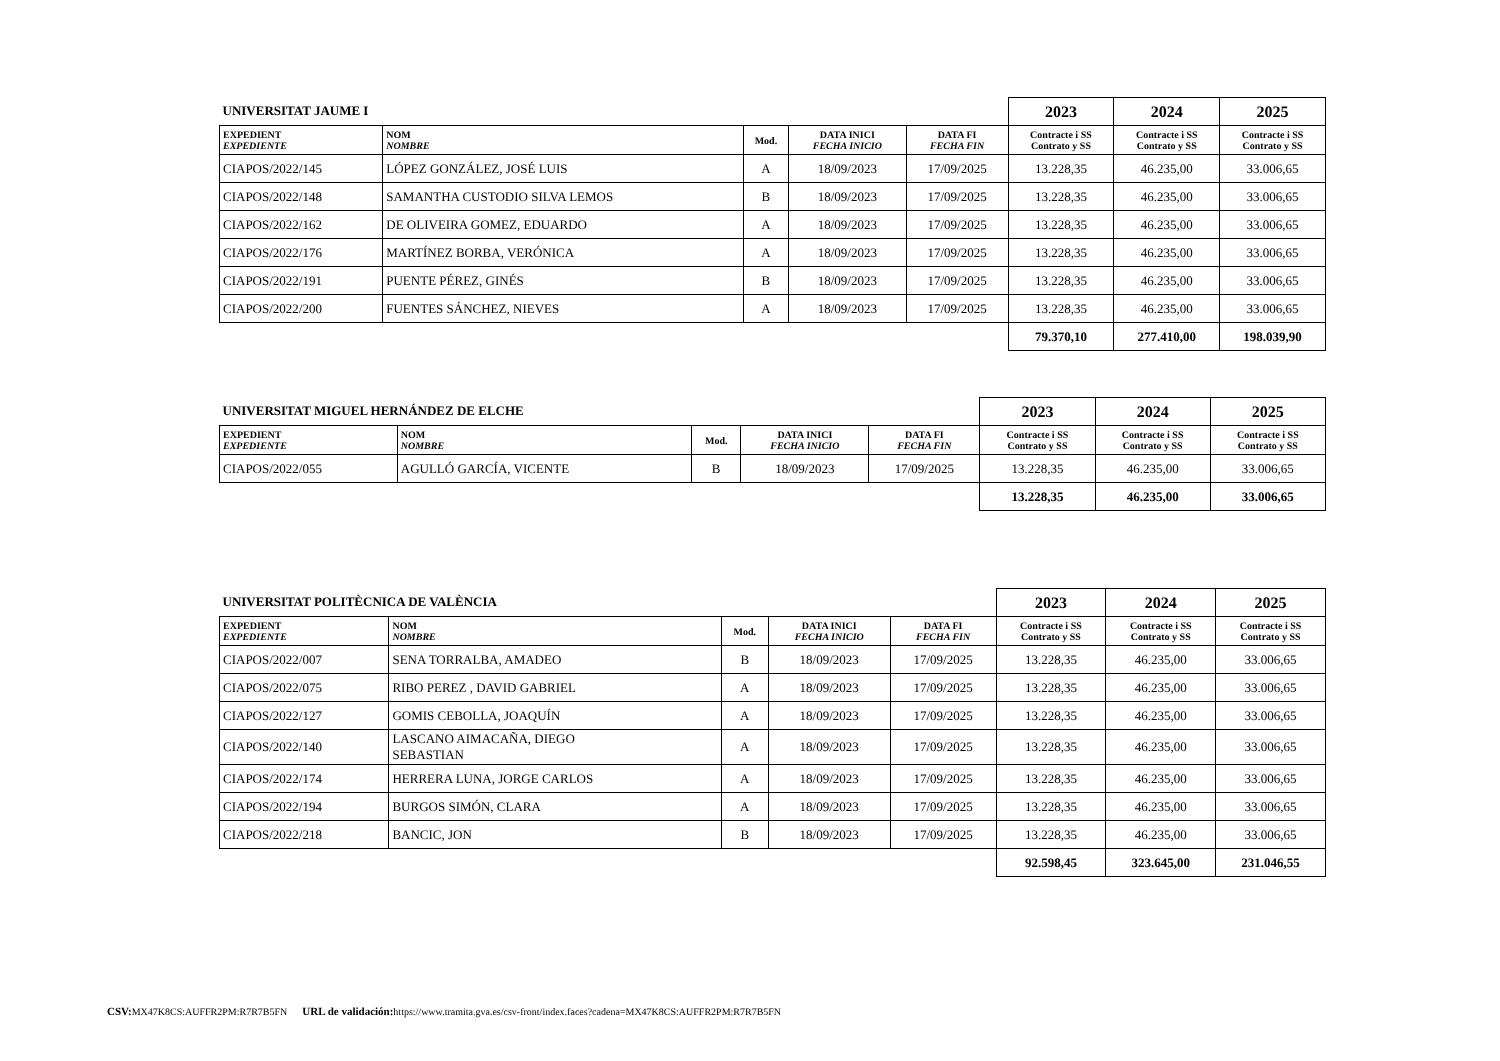| UNIVERSITAT JAUME I | | | | | 2023 | 2024 | 2025 |
| --- | --- | --- | --- | --- | --- | --- | --- |
| EXPEDIENT EXPEDIENTE | NOM NOMBRE | Mod. | DATA INICI FECHA INICIO | DATA FI FECHA FIN | Contracte i SS Contrato y SS | Contracte i SS Contrato y SS | Contracte i SS Contrato y SS |
| CIAPOS/2022/145 | LÓPEZ GONZÁLEZ, JOSÉ LUIS | A | 18/09/2023 | 17/09/2025 | 13.228,35 | 46.235,00 | 33.006,65 |
| CIAPOS/2022/148 | SAMANTHA CUSTODIO SILVA LEMOS | B | 18/09/2023 | 17/09/2025 | 13.228,35 | 46.235,00 | 33.006,65 |
| CIAPOS/2022/162 | DE OLIVEIRA GOMEZ, EDUARDO | A | 18/09/2023 | 17/09/2025 | 13.228,35 | 46.235,00 | 33.006,65 |
| CIAPOS/2022/176 | MARTÍNEZ BORBA, VERÓNICA | A | 18/09/2023 | 17/09/2025 | 13.228,35 | 46.235,00 | 33.006,65 |
| CIAPOS/2022/191 | PUENTE PÉREZ, GINÉS | B | 18/09/2023 | 17/09/2025 | 13.228,35 | 46.235,00 | 33.006,65 |
| CIAPOS/2022/200 | FUENTES SÁNCHEZ, NIEVES | A | 18/09/2023 | 17/09/2025 | 13.228,35 | 46.235,00 | 33.006,65 |
| | | | | | 79.370,10 | 277.410,00 | 198.039,90 |
| UNIVERSITAT MIGUEL HERNÁNDEZ DE ELCHE | | | | | 2023 | 2024 | 2025 |
| --- | --- | --- | --- | --- | --- | --- | --- |
| EXPEDIENT EXPEDIENTE | NOM NOMBRE | Mod. | DATA INICI FECHA INICIO | DATA FI FECHA FIN | Contracte i SS Contrato y SS | Contracte i SS Contrato y SS | Contracte i SS Contrato y SS |
| CIAPOS/2022/055 | AGULLÓ GARCÍA, VICENTE | B | 18/09/2023 | 17/09/2025 | 13.228,35 | 46.235,00 | 33.006,65 |
| | | | | | 13.228,35 | 46.235,00 | 33.006,65 |
| UNIVERSITAT POLITÈCNICA DE VALÈNCIA | | | | | 2023 | 2024 | 2025 |
| --- | --- | --- | --- | --- | --- | --- | --- |
| EXPEDIENT EXPEDIENTE | NOM NOMBRE | Mod. | DATA INICI FECHA INICIO | DATA FI FECHA FIN | Contracte i SS Contrato y SS | Contracte i SS Contrato y SS | Contracte i SS Contrato y SS |
| CIAPOS/2022/007 | SENA TORRALBA, AMADEO | B | 18/09/2023 | 17/09/2025 | 13.228,35 | 46.235,00 | 33.006,65 |
| CIAPOS/2022/075 | RIBO PEREZ , DAVID GABRIEL | A | 18/09/2023 | 17/09/2025 | 13.228,35 | 46.235,00 | 33.006,65 |
| CIAPOS/2022/127 | GOMIS CEBOLLA, JOAQUÍN | A | 18/09/2023 | 17/09/2025 | 13.228,35 | 46.235,00 | 33.006,65 |
| CIAPOS/2022/140 | LASCANO AIMACAÑA, DIEGO SEBASTIAN | A | 18/09/2023 | 17/09/2025 | 13.228,35 | 46.235,00 | 33.006,65 |
| CIAPOS/2022/174 | HERRERA LUNA, JORGE CARLOS | A | 18/09/2023 | 17/09/2025 | 13.228,35 | 46.235,00 | 33.006,65 |
| CIAPOS/2022/194 | BURGOS SIMÓN, CLARA | A | 18/09/2023 | 17/09/2025 | 13.228,35 | 46.235,00 | 33.006,65 |
| CIAPOS/2022/218 | BANCIC, JON | B | 18/09/2023 | 17/09/2025 | 13.228,35 | 46.235,00 | 33.006,65 |
| | | | | | 92.598,45 | 323.645,00 | 231.046,55 |
CSV: MX47K8CS:AUFFR2PM:R7R7B5FN URL de validación: https://www.tramita.gva.es/csv-front/index.faces?cadena=MX47K8CS:AUFFR2PM:R7R7B5FN